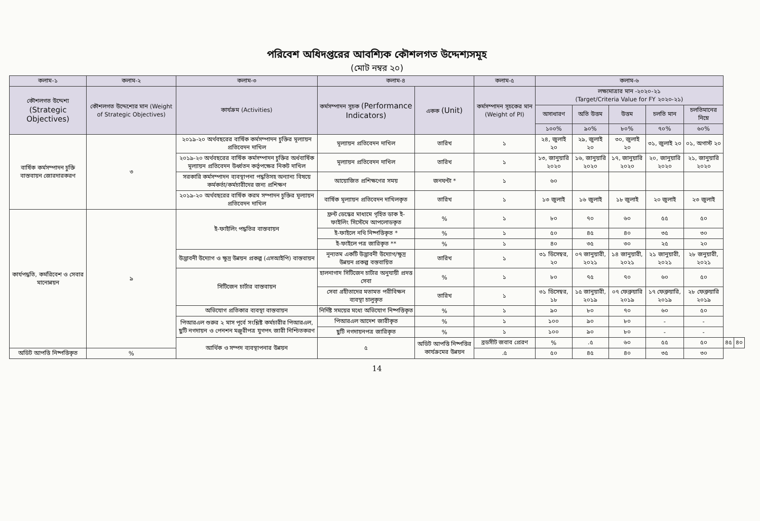পরিবেশ অধিদপ্তরের আবশ্যিক কৌশলগত উদ্দেশ্যসমূহ
(মোট নম্বর ২০)
| কলাম-১ | কলাম-২ | কলাম-৩ | কলাম-৪ | | কলাম-৫ | কলাম-৬ | | | | | | |
| --- | --- | --- | --- | --- | --- | --- | --- | --- | --- | --- | --- | --- |
| কৌশলগত উদ্দেশ্য (Strategic Objectives) | কৌশলগত উদ্দেশ্যের মান (Weight of Strategic Objectives) | কার্যক্রম (Activities) | কর্মসম্পাদন সুচক (Performance Indicators) | একক (Unit) | কর্মসম্পাদন সূচকের মান (Weight of PI) | লক্ষ্যমাত্রার মান -২০২০-২১ (Target/Criteria Value for FY ২০২০-২১) | | | | | | |
| | | | | | | অসাধারণ | অতি উত্তম | উত্তম | চলতি মান | চলতিমানের নিম্নে | | |
| | | | | | | ১০০% | ৯০% | ৮০% | ৭০% | ৬০% | | |
| বার্ষিক কর্মসম্পাদন চুক্তি বাস্তবায়ন জোরদারকরণ | ৩ | ২০১৯-২০ অর্থবছরের বার্ষিক কর্মসম্পাদন চুক্তির মূল্যায়ন প্রতিবেদন দাখিল | মূল্যায়ন প্রতিবেদন দাখিল | তারিখ | ১ | ২৪, জুলাই ২০ | ২৯, জুলাই ২০ | ৩০, জুলাই ২০ | ৩১, জুলাই ২০ | ০১, অগাস্ট ২০ | | |
| | | ২০১৯-২০ অর্থবছরের বার্ষিক কর্মসম্পাদন চুক্তির অর্ধবার্ষিক মূল্যায়ন প্রতিবেদন উর্ধ্বতন কর্তৃপক্ষের নিকট দাখিল | মূল্যায়ন প্রতিবেদন দাখিল | তারিখ | ১ | ১৩, জানুয়ারি ২০২০ | ১৬, জানুয়ারি ২০২০ | ১৭, জানুয়ারি ২০২০ | ২০, জানুয়ারি ২০২০ | ২১, জানুয়ারি ২০২০ | | |
| | | সরকারি কর্মসম্পাদন ব্যবস্থাপনা পদ্ধতিসহ অন্যান্য বিষয়ে কর্মকর্তা/কর্মচারীদের জন্য প্রশিক্ষণ | আয়োজিত প্রশিক্ষণের সময় | জনঘন্টা * | ১ | ৬০ | | | | | | |
| | | ২০১৯-২০ অর্থবছরের বার্ষিক করম সম্পাদন চুক্তির মূল্যায়ন প্রতিবেদন দাখিল | বার্ষিক মূল্যায়ন প্রতিবেদন দাখিলকৃত | তারিখ | ১ | ১৩ জুলাই | ১৬ জুলাই | ১৮ জুলাই | ২০ জুলাই | ২৩ জুলাই | | |
| কার্যপদ্ধতি, কর্মরিবেশ ও সেবার মানোন্নয়ন | ৯ | ই-ফাইলিং পদ্ধতির বাস্তবায়ন | ফ্রন্ট ডেস্কের মাধ্যমে গৃহিত ডাক ই-ফাইলিং সিস্টেমে আপলোডকৃত | % | ১ | ৮০ | ৭০ | ৬০ | ৫৫ | ৫০ | | |
| | | | ই-ফাইলে নথি নিষ্পত্তিকৃত * | % | ১ | ৫০ | ৪৫ | ৪০ | ৩৫ | ৩০ | | |
| | | | ই-ফাইলে পত্র জারিকৃত ** | % | ১ | ৪০ | ৩৫ | ৩০ | ২৫ | ২০ | | |
| | | উদ্ভাবনী উদ্যোগ ও ক্ষুদ্র উন্নয়ন প্রকল্প (এসআইপি) বাস্তবায়ন | নূন্যতম একটি উদ্ভাবনী উদ্যোগ/ক্ষুদ্র উন্নয়ন প্রকল্প বস্তবায়িত | তারিখ | ১ | ৩১ ডিসেম্বর, ২০ | ০৭ জানুয়ারী, ২০২১ | ১৪ জানুয়ারী, ২০২১ | ২১ জানুয়ারী, ২০২১ | ২৮ জনুয়ারী, ২০২১ | | |
| | | সিটিজেন চার্টার বাস্তবায়ন | হালনাগাদ সিটিজেন চার্টার অনুযায়ী প্রদত্ত সেবা | % | ১ | ৮০ | ৭৫ | ৭০ | ৬০ | ৫০ | | |
| | | | সেবা গ্রহীতাদের মতামত পরীবিক্ষন ব্যবস্থা চালুকৃত | তারিখ | ১ | ৩১ ডিসেম্বর, ১৮ | ১৫ জানুয়ারী, ২০১৯ | ০৭ ফেব্রুয়ারি ২০১৯ | ১৭ ফেব্রুয়ারি, ২০১৯ | ২৮ ফেব্রুয়ারি ২০১৯ | | |
| | | অভিযোগ প্রতিকার ব্যবস্থা বাস্তবায়ন | নির্দিষ্ট সময়ের মধ্যে অভিযোগ নিষ্পত্তিকৃত | % | ১ | ৯০ | ৮০ | ৭০ | ৬০ | ৫০ | | |
| | | পিআরএল শুরুর ২ মাস পূর্বে সংশ্লিষ্ট কর্মচারীর পিআরএল, ছুটি নগদায়ন ও পেনশন মঞ্জুরীপত্র যুগপৎ জারী নিশ্চিতকরণ | পিআরএল আদেশ জারীকৃত | % | ১ | ১০০ | ৯০ | ৮০ | - | - | | |
| | | | ছুটি নগদায়নপত্র জারিকৃত | % | ১ | ১০০ | ৯০ | ৮০ | - | - | | |
| | | আর্থিক ও সম্পদ ব্যবস্থাপনার উন্নয়ন | ৫ | অডিট আপত্তি নিষ্পত্তির কার্যক্রমের উন্নয়ন | ব্রডসীট জবাব প্রেরণ | % | .৫ | ৬০ | ৫৫ | ৫০ | ৪৫ | ৪০ |
| অডিট আপত্তি নিষ্পত্তিকৃত | % | | | | .৫ | ৫০ | ৪৫ | ৪০ | ৩৫ | ৩০ | | |
14